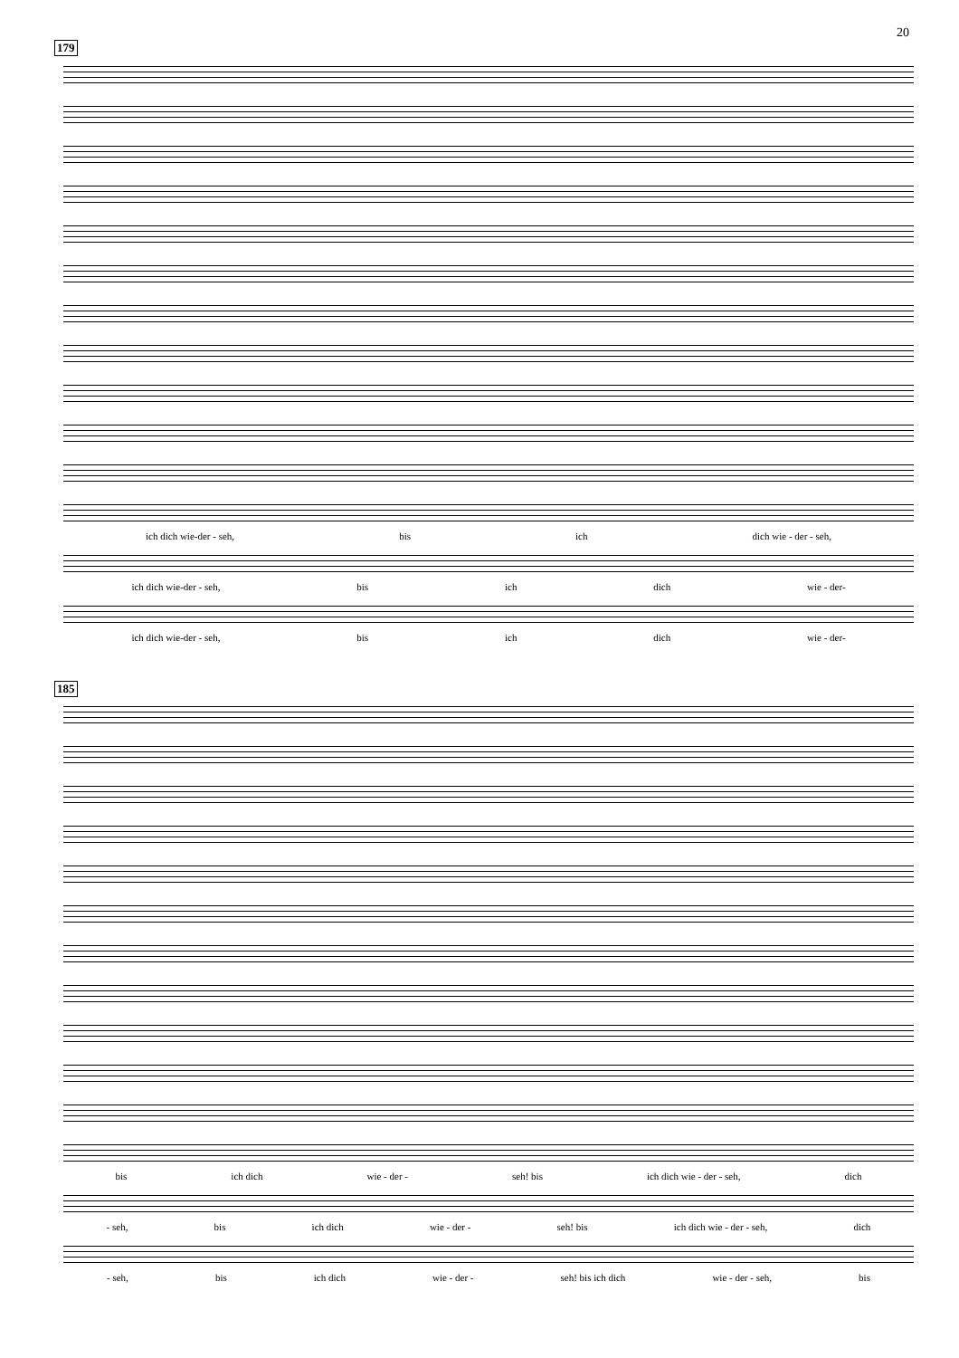20
179
ich dich wie-der - seh, bis ich dich wie - der - seh,
ich dich wie-der - seh, bis ich dich wie - der-
ich dich wie-der - seh, bis ich dich wie - der-
185
bis ich dich wie - der - seh! bis ich dich wie - der - seh, dich
- seh, bis ich dich wie - der - seh! bis ich dich wie - der - seh, dich
- seh, bis ich dich wie - der - seh! bis ich dich wie - der - seh, bis